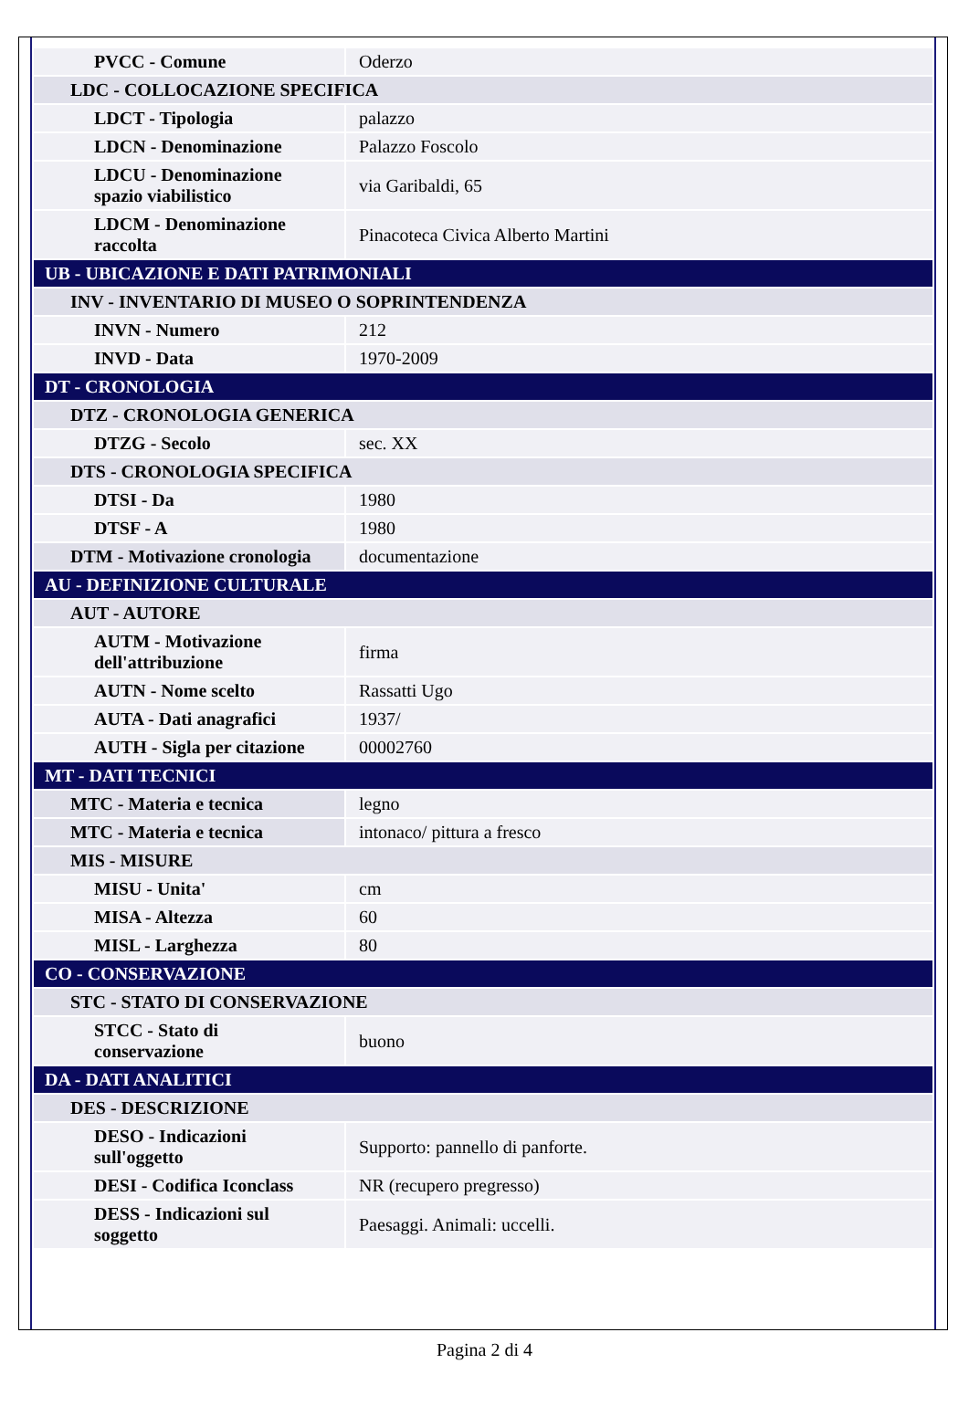| PVCC - Comune | Oderzo |
| LDC - COLLOCAZIONE SPECIFICA | |
| LDCT - Tipologia | palazzo |
| LDCN - Denominazione | Palazzo Foscolo |
| LDCU - Denominazione spazio viabilistico | via Garibaldi, 65 |
| LDCM - Denominazione raccolta | Pinacoteca Civica Alberto Martini |
| UB - UBICAZIONE E DATI PATRIMONIALI | |
| INV - INVENTARIO DI MUSEO O SOPRINTENDENZA | |
| INVN - Numero | 212 |
| INVD - Data | 1970-2009 |
| DT - CRONOLOGIA | |
| DTZ - CRONOLOGIA GENERICA | |
| DTZG - Secolo | sec. XX |
| DTS - CRONOLOGIA SPECIFICA | |
| DTSI - Da | 1980 |
| DTSF - A | 1980 |
| DTM - Motivazione cronologia | documentazione |
| AU - DEFINIZIONE CULTURALE | |
| AUT - AUTORE | |
| AUTM - Motivazione dell'attribuzione | firma |
| AUTN - Nome scelto | Rassatti Ugo |
| AUTA - Dati anagrafici | 1937/ |
| AUTH - Sigla per citazione | 00002760 |
| MT - DATI TECNICI | |
| MTC - Materia e tecnica | legno |
| MTC - Materia e tecnica | intonaco/ pittura a fresco |
| MIS - MISURE | |
| MISU - Unita' | cm |
| MISA - Altezza | 60 |
| MISL - Larghezza | 80 |
| CO - CONSERVAZIONE | |
| STC - STATO DI CONSERVAZIONE | |
| STCC - Stato di conservazione | buono |
| DA - DATI ANALITICI | |
| DES - DESCRIZIONE | |
| DESO - Indicazioni sull'oggetto | Supporto: pannello di panforte. |
| DESI - Codifica Iconclass | NR (recupero pregresso) |
| DESS - Indicazioni sul soggetto | Paesaggi. Animali: uccelli. |
Pagina 2 di 4